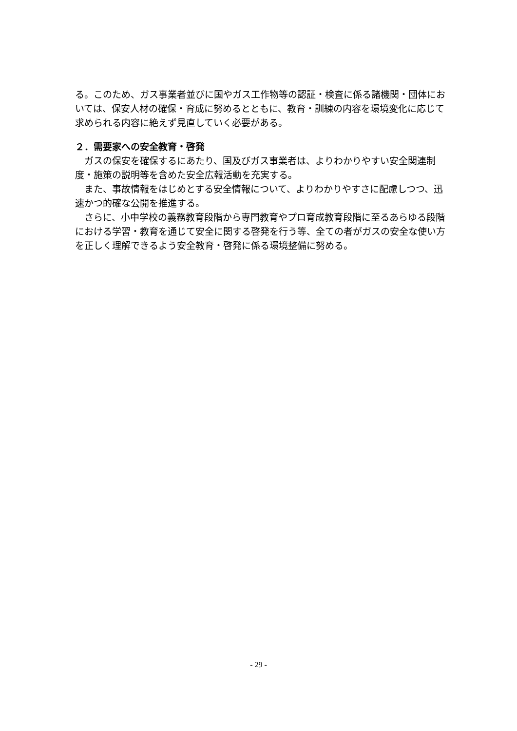る。このため、ガス事業者並びに国やガス工作物等の認証・検査に係る諸機関・団体においては、保安人材の確保・育成に努めるとともに、教育・訓練の内容を環境変化に応じて求められる内容に絶えず見直していく必要がある。
２．需要家への安全教育・啓発
　ガスの保安を確保するにあたり、国及びガス事業者は、よりわかりやすい安全関連制度・施策の説明等を含めた安全広報活動を充実する。
　また、事故情報をはじめとする安全情報について、よりわかりやすさに配慮しつつ、迅速かつ的確な公開を推進する。
　さらに、小中学校の義務教育段階から専門教育やプロ育成教育段階に至るあらゆる段階における学習・教育を通じて安全に関する啓発を行う等、全ての者がガスの安全な使い方を正しく理解できるよう安全教育・啓発に係る環境整備に努める。
- 29 -